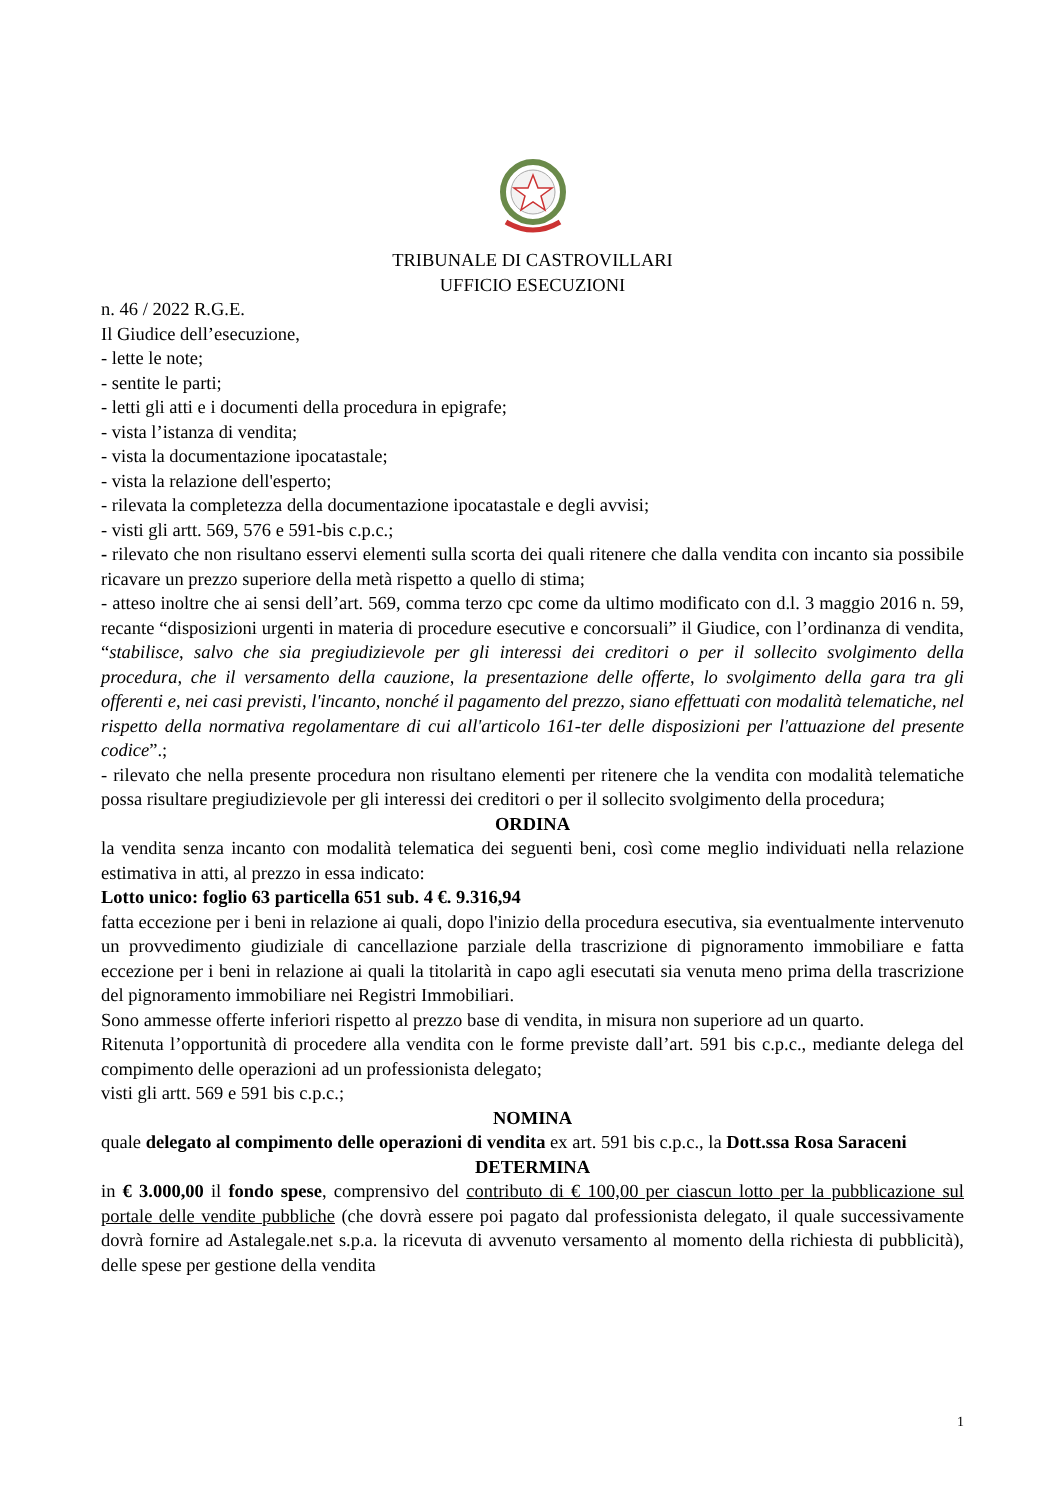TRIBUNALE DI CASTROVILLARI
UFFICIO ESECUZIONI
n. 46 / 2022 R.G.E.
Il Giudice dell’esecuzione,
- lette le note;
- sentite le parti;
- letti gli atti e i documenti della procedura in epigrafe;
- vista l’istanza di vendita;
- vista la documentazione ipocatastale;
- vista la relazione dell'esperto;
- rilevata la completezza della documentazione ipocatastale e degli avvisi;
- visti gli artt. 569, 576 e 591-bis c.p.c.;
- rilevato che non risultano esservi elementi sulla scorta dei quali ritenere che dalla vendita con incanto sia possibile ricavare un prezzo superiore della metà rispetto a quello di stima;
- atteso inoltre che ai sensi dell’art. 569, comma terzo cpc come da ultimo modificato con d.l. 3 maggio 2016 n. 59, recante “disposizioni urgenti in materia di procedure esecutive e concorsuali” il Giudice, con l’ordinanza di vendita, “stabilisce, salvo che sia pregiudizievole per gli interessi dei creditori o per il sollecito svolgimento della procedura, che il versamento della cauzione, la presentazione delle offerte, lo svolgimento della gara tra gli offerenti e, nei casi previsti, l'incanto, nonché il pagamento del prezzo, siano effettuati con modalità telematiche, nel rispetto della normativa regolamentare di cui all'articolo 161-ter delle disposizioni per l'attuazione del presente codice”.;
- rilevato che nella presente procedura non risultano elementi per ritenere che la vendita con modalità telematiche possa risultare pregiudizievole per gli interessi dei creditori o per il sollecito svolgimento della procedura;
ORDINA
la vendita senza incanto con modalità telematica dei seguenti beni, così come meglio individuati nella relazione estimativa in atti, al prezzo in essa indicato:
Lotto unico: foglio 63 particella 651 sub. 4 €. 9.316,94
fatta eccezione per i beni in relazione ai quali, dopo l'inizio della procedura esecutiva, sia eventualmente intervenuto un provvedimento giudiziale di cancellazione parziale della trascrizione di pignoramento immobiliare e fatta eccezione per i beni in relazione ai quali la titolarità in capo agli esecutati sia venuta meno prima della trascrizione del pignoramento immobiliare nei Registri Immobiliari.
Sono ammesse offerte inferiori rispetto al prezzo base di vendita, in misura non superiore ad un quarto.
Ritenuta l’opportunità di procedere alla vendita con le forme previste dall’art. 591 bis c.p.c., mediante delega del compimento delle operazioni ad un professionista delegato;
visti gli artt. 569 e 591 bis c.p.c.;
NOMINA
quale delegato al compimento delle operazioni di vendita ex art. 591 bis c.p.c., la Dott.ssa Rosa Saraceni
DETERMINA
in € 3.000,00 il fondo spese, comprensivo del contributo di € 100,00 per ciascun lotto per la pubblicazione sul portale delle vendite pubbliche (che dovrà essere poi pagato dal professionista delegato, il quale successivamente dovrà fornire ad Astalegale.net s.p.a. la ricevuta di avvenuto versamento al momento della richiesta di pubblicità), delle spese per gestione della vendita
1